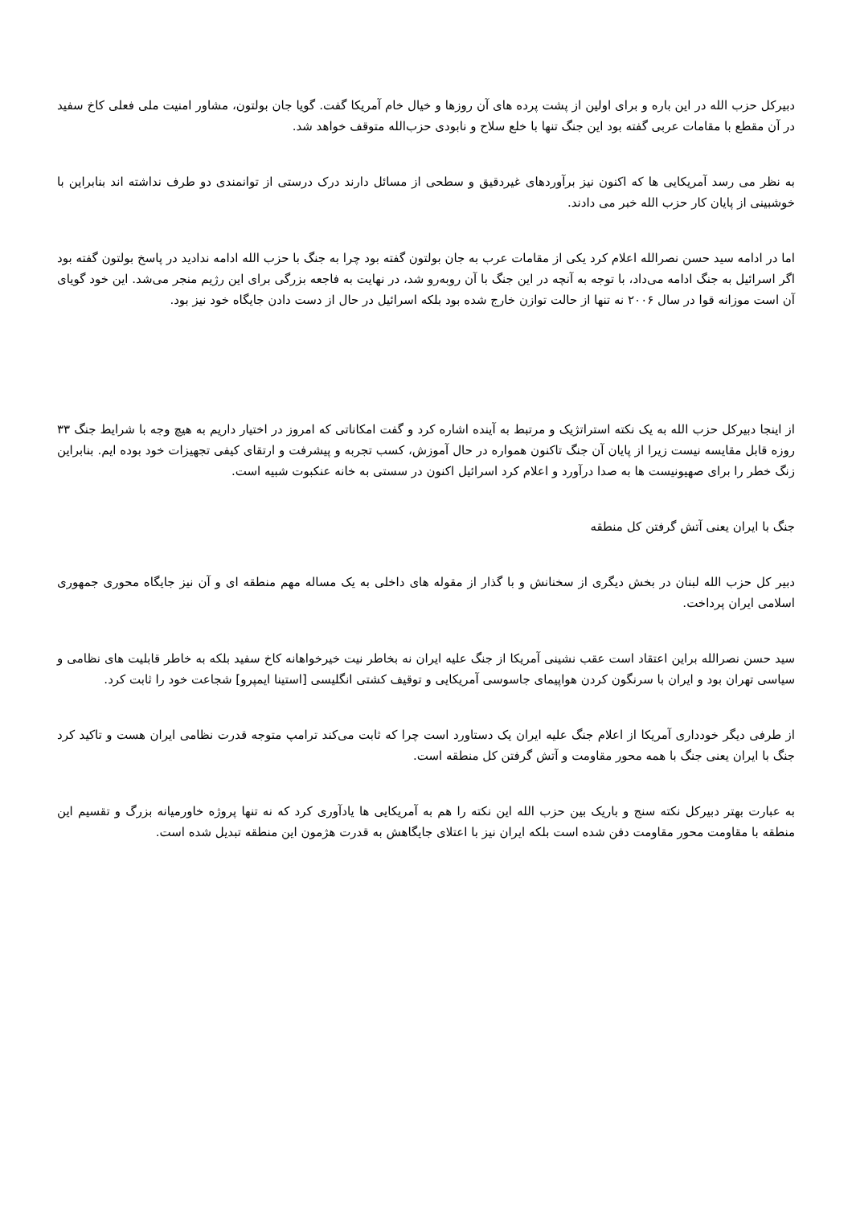دبیرکل حزب الله در این باره و برای اولین از پشت پرده های آن روزها و خیال خام آمریکا گفت. گویا جان بولتون، مشاور امنیت ملی فعلی کاخ سفید در آن مقطع با مقامات عربی گفته بود این جنگ تنها با خلع سلاح و نابودی حزب‌الله متوقف خواهد شد.
به نظر می رسد آمریکایی ها که اکنون نیز برآوردهای غیردقیق و سطحی از مسائل دارند درک درستی از توانمندی دو طرف نداشته اند بنابراین با خوشبینی از پایان کار حزب الله خبر می دادند.
اما در ادامه سید حسن نصرالله اعلام کرد یکی از مقامات عرب به جان بولتون گفته بود چرا به جنگ با حزب الله ادامه ندادید در پاسخ بولتون گفته بود اگر اسرائیل به جنگ ادامه می‌داد، با توجه به آنچه در این جنگ با آن روبه‌رو شد، در نهایت به فاجعه بزرگی برای این رژیم منجر می‌شد. این خود گویای آن است موزانه قوا در سال ۲۰۰۶ نه تنها از حالت توازن خارج شده بود بلکه اسرائیل در حال از دست دادن جایگاه خود نیز بود.
از اینجا دبیرکل حزب الله به یک نکته استراتژیک و مرتبط به آینده اشاره کرد و گفت امکاناتی که امروز در اختیار داریم به هیچ وجه با شرایط جنگ ۳۳ روزه قابل مقایسه نیست زیرا از پایان آن جنگ تاکنون همواره در حال آموزش، کسب تجربه و پیشرفت و ارتقای کیفی تجهیزات خود بوده ایم. بنابراین زنگ خطر را برای صهیونیست ها به صدا درآورد و اعلام کرد اسرائیل اکنون در سستی به خانه عنکبوت شبیه است.
جنگ با ایران یعنی آتش گرفتن کل منطقه
دبیر کل حزب الله لبنان در بخش دیگری از سخنانش و با گذار از مقوله های داخلی به یک مساله مهم منطقه ای و آن نیز جایگاه محوری جمهوری اسلامی ایران پرداخت.
سید حسن نصرالله براین اعتقاد است عقب نشینی آمریکا از جنگ علیه ایران نه بخاطر نیت خیرخواهانه کاخ سفید بلکه به خاطر قابلیت های نظامی و سیاسی تهران بود و ایران با سرنگون کردن هواپیمای جاسوسی آمریکایی و توقیف کشتی انگلیسی [استینا ایمپرو] شجاعت خود را ثابت کرد.
از طرفی دیگر خودداری آمریکا از اعلام جنگ علیه ایران یک دستاورد است چرا که ثابت می‌کند ترامپ متوجه قدرت نظامی ایران هست و تاکید کرد جنگ با ایران یعنی جنگ با همه محور مقاومت و آتش گرفتن کل منطقه است.
به عبارت بهتر دبیرکل نکته سنج و باریک بین حزب الله این نکته را هم به آمریکایی ها یادآوری کرد که نه تنها پروژه خاورمیانه بزرگ و تقسیم این منطقه با مقاومت محور مقاومت دفن شده است بلکه ایران نیز با اعتلای جایگاهش به قدرت هژمون این منطقه تبدیل شده است.